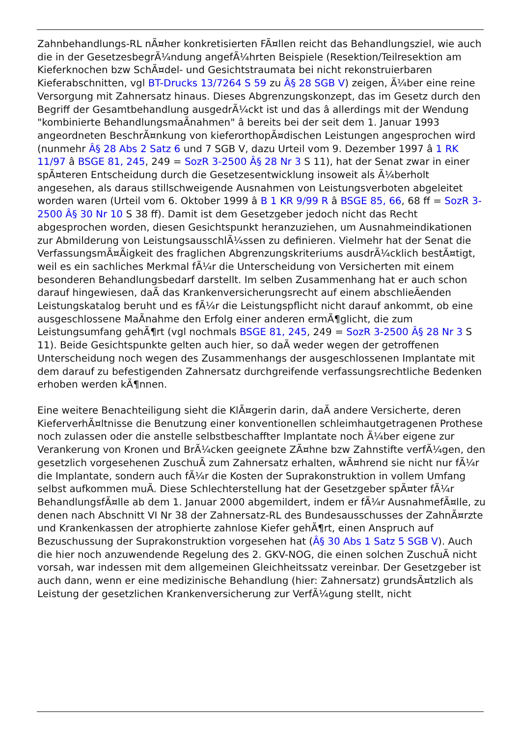Zahnbehandlungs-RL nÃ¤her konkretisierten FÃ¤llen reicht das Behandlungsziel, wie auch die in der GesetzesbegrÃ¼ndung angefÃ¼hrten Beispiele (Resektion/Teilresektion am Kieferknochen bzw SchÃ¤del- und Gesichtstraumata bei nicht rekonstruierbaren Kieferabschnitten, vgl BT-Drucks 13/7264 S 59 zu Â§ 28 SGB V) zeigen, Ã¼ber eine reine Versorgung mit Zahnersatz hinaus. Dieses Abgrenzungskonzept, das im Gesetz durch den Begriff der Gesamtbehandlung ausgedrÃ¼ckt ist und das â allerdings mit der Wendung "kombinierte BehandlungsmaÃnahmen" â bereits bei der seit dem 1. Januar 1993 angeordneten BeschrÃ¤nkung von kieferorthopÃ¤dischen Leistungen angesprochen wird (nunmehr Â§ 28 Abs 2 Satz 6 und 7 SGB V, dazu Urteil vom 9. Dezember 1997 â 1 RK 11/97 â BSGE 81, 245, 249 = SozR 3-2500 Â§ 28 Nr 3 S 11), hat der Senat zwar in einer spÃ¤teren Entscheidung durch die Gesetzesentwicklung insoweit als Ã¼berholt angesehen, als daraus stillschweigende Ausnahmen von Leistungsverboten abgeleitet worden waren (Urteil vom 6. Oktober 1999 â B 1 KR 9/99 R â BSGE 85, 66, 68 ff = SozR 3-2500 Â§ 30 Nr 10 S 38 ff). Damit ist dem Gesetzgeber jedoch nicht das Recht abgesprochen worden, diesen Gesichtspunkt heranzuziehen, um Ausnahmeindikationen zur Abmilderung von LeistungsausschlÃ¼ssen zu definieren. Vielmehr hat der Senat die VerfassungsmÃ¤Ãigkeit des fraglichen Abgrenzungskriteriums ausdrÃ¼cklich bestÃ¤tigt, weil es ein sachliches Merkmal fÃ¼r die Unterscheidung von Versicherten mit einem besonderen Behandlungsbedarf darstellt. Im selben Zusammenhang hat er auch schon darauf hingewiesen, daÃ das Krankenversicherungsrecht auf einem abschlieÃenden Leistungskatalog beruht und es fÃ¼r die Leistungspflicht nicht darauf ankommt, ob eine ausgeschlossene MaÃnahme den Erfolg einer anderen ermÃ¶glicht, die zum Leistungsumfang gehÃ¶rt (vgl nochmals BSGE 81, 245, 249 = SozR 3-2500 Â§ 28 Nr 3 S 11). Beide Gesichtspunkte gelten auch hier, so daÃ weder wegen der getroffenen Unterscheidung noch wegen des Zusammenhangs der ausgeschlossenen Implantate mit dem darauf zu befestigenden Zahnersatz durchgreifende verfassungsrechtliche Bedenken erhoben werden kÃ¶nnen.
Eine weitere Benachteiligung sieht die KlÃ¤gerin darin, daÃ andere Versicherte, deren KieferverhÃ¤ltnisse die Benutzung einer konventionellen schleimhautgetragenen Prothese noch zulassen oder die anstelle selbstbeschaffter Implantate noch Ã¼ber eigene zur Verankerung von Kronen und BrÃ¼cken geeignete ZÃ¤hne bzw Zahnstifte verfÃ¼gen, den gesetzlich vorgesehenen ZuschuÃ zum Zahnersatz erhalten, wÃ¤hrend sie nicht nur fÃ¼r die Implantate, sondern auch fÃ¼r die Kosten der Suprakonstruktion in vollem Umfang selbst aufkommen muÃ. Diese Schlechterstellung hat der Gesetzgeber spÃ¤ter fÃ¼r BehandlungsfÃ¤lle ab dem 1. Januar 2000 abgemildert, indem er fÃ¼r AusnahmefÃ¤lle, zu denen nach Abschnitt VI Nr 38 der Zahnersatz-RL des Bundesausschusses der ZahnÃ¤rzte und Krankenkassen der atrophierte zahnlose Kiefer gehÃ¶rt, einen Anspruch auf Bezuschussung der Suprakonstruktion vorgesehen hat (Â§ 30 Abs 1 Satz 5 SGB V). Auch die hier noch anzuwendende Regelung des 2. GKV-NOG, die einen solchen ZuschuÃ nicht vorsah, war indessen mit dem allgemeinen Gleichheitssatz vereinbar. Der Gesetzgeber ist auch dann, wenn er eine medizinische Behandlung (hier: Zahnersatz) grundsÃ¤tzlich als Leistung der gesetzlichen Krankenversicherung zur VerfÃ¼gung stellt, nicht